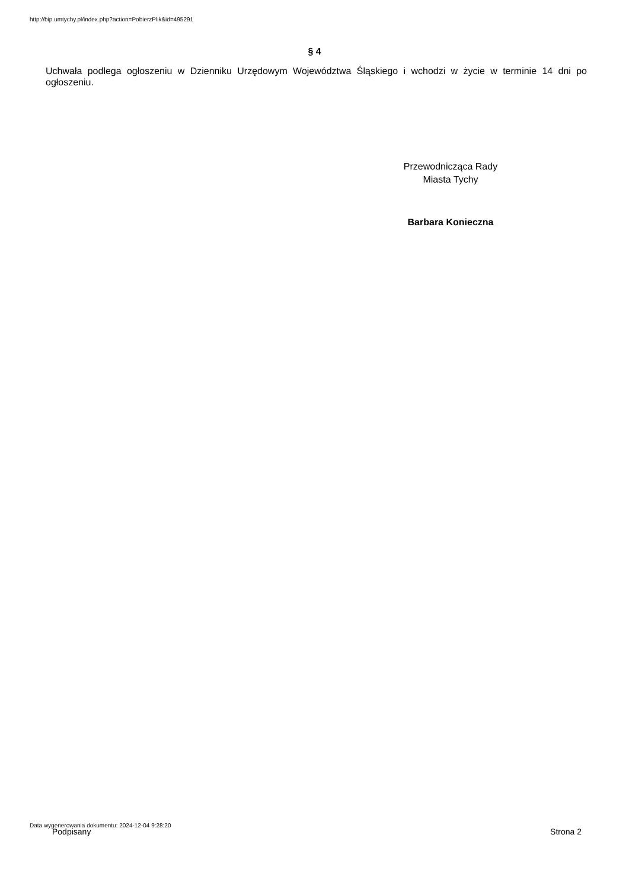http://bip.umtychy.pl/index.php?action=PobierzPlik&id=495291
§ 4
Uchwała podlega ogłoszeniu w Dzienniku Urzędowym Województwa Śląskiego i wchodzi w życie w terminie 14 dni po ogłoszeniu.
Przewodnicząca Rady
Miasta Tychy
Barbara Konieczna
Data wygenerowania dokumentu: 2024-12-04 9:28:20
Podpisany Strona 2